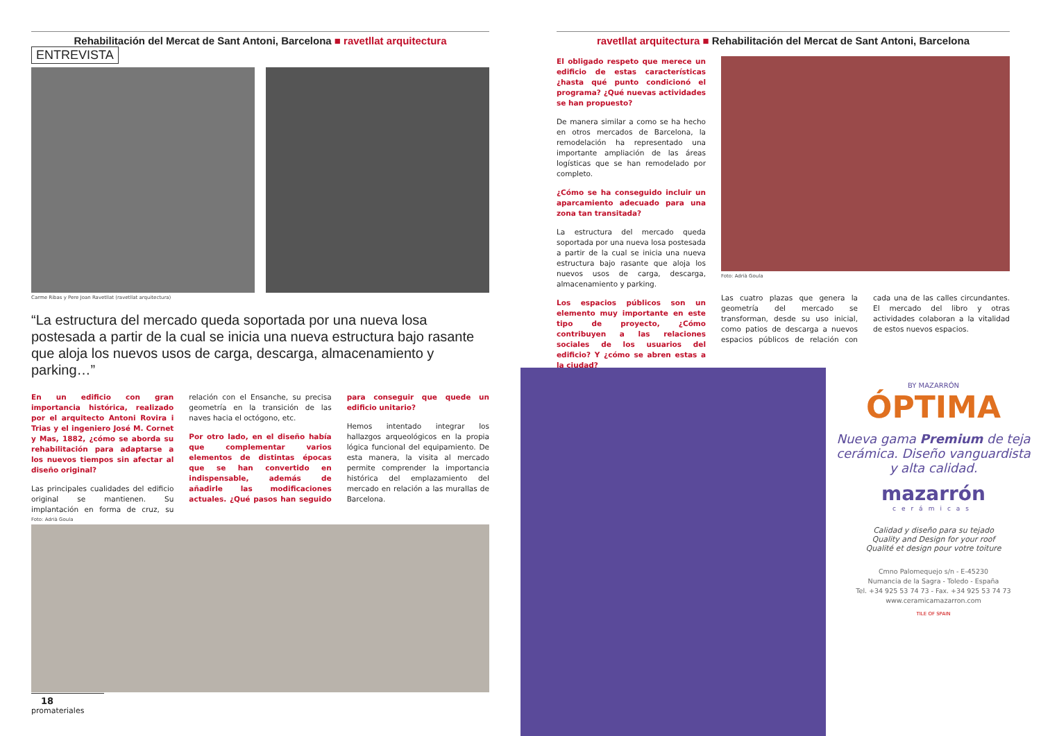Rehabilitación del Mercat de Sant Antoni, Barcelona ■ ravetllat arquitectura
ENTREVISTA
Carme Ribas y Pere Joan Ravetllat (ravetllat arquitectura)
“La estructura del mercado queda soportada por una nueva losa postesada a partir de la cual se inicia una nueva estructura bajo rasante que aloja los nuevos usos de carga, descarga, almacenamiento y parking…”
En un edificio con gran importancia histórica, realizado por el arquitecto Antoni Rovira i Trias y el ingeniero José M. Cornet y Mas, 1882, ¿cómo se aborda su rehabilitación para adaptarse a los nuevos tiempos sin afectar al diseño original?
Las principales cualidades del edificio original se mantienen. Su implantación en forma de cruz, su relación con el Ensanche, su precisa geometría en la transición de las naves hacia el octógono, etc.
Por otro lado, en el diseño había que complementar varios elementos de distintas épocas que se han convertido en indispensable, además de añadirle las modificaciones actuales. ¿Qué pasos han seguido para conseguir que quede un edificio unitario?
Hemos intentado integrar los hallazgos arqueológicos en la propia lógica funcional del equipamiento. De esta manera, la visita al mercado permite comprender la importancia histórica del emplazamiento del mercado en relación a las murallas de Barcelona.
Foto: Adrià Goula
18 promateriales
ravetllat arquitectura ■ Rehabilitación del Mercat de Sant Antoni, Barcelona
El obligado respeto que merece un edificio de estas características ¿hasta qué punto condicionó el programa? ¿Qué nuevas actividades se han propuesto?
De manera similar a como se ha hecho en otros mercados de Barcelona, la remodelación ha representado una importante ampliación de las áreas logísticas que se han remodelado por completo.
¿Cómo se ha conseguido incluir un aparcamiento adecuado para una zona tan transitada?
La estructura del mercado queda soportada por una nueva losa postesada a partir de la cual se inicia una nueva estructura bajo rasante que aloja los nuevos usos de carga, descarga, almacenamiento y parking.
Los espacios públicos son un elemento muy importante en este tipo de proyecto, ¿Cómo contribuyen a las relaciones sociales de los usuarios del edificio? Y ¿cómo se abren estas a la ciudad?
Foto: Adrià Goula
Las cuatro plazas que genera la geometría del mercado se transforman, desde su uso inicial, como patios de descarga a nuevos espacios públicos de relación con cada una de las calles circundantes. El mercado del libro y otras actividades colaboran a la vitalidad de estos nuevos espacios.
BY MAZARRÓN
ÓPTIMA
Nueva gama Premium de teja cerámica. Diseño vanguardista y alta calidad.
mazarrón
cerámicas
Calidad y diseño para su tejado
Quality and Design for your roof
Qualité et design pour votre toiture
Cmno Palomequejo s/n - E-45230
Numancia de la Sagra - Toledo - España
Tel. +34 925 53 74 73 - Fax. +34 925 53 74 73
www.ceramicamazarron.com
TILE OF SPAIN